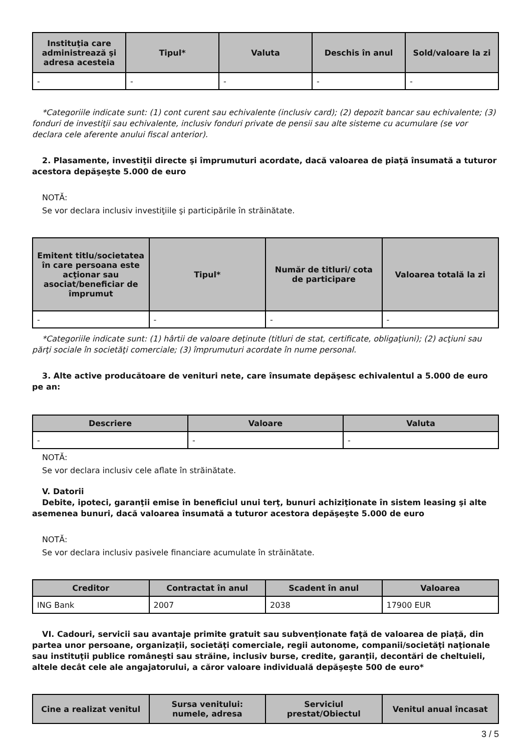| Instituţia care administrează şi adresa acesteia | Tipul* | Valuta | Deschis în anul | Sold/valoare la zi |
| --- | --- | --- | --- | --- |
| - | - | - | - | - |
*Categoriile indicate sunt: (1) cont curent sau echivalente (inclusiv card); (2) depozit bancar sau echivalente; (3) fonduri de investiţii sau echivalente, inclusiv fonduri private de pensii sau alte sisteme cu acumulare (se vor declara cele aferente anului fiscal anterior).
2. Plasamente, investiţii directe şi împrumuturi acordate, dacă valoarea de piaţă însumată a tuturor acestora depăşeşte 5.000 de euro
NOTĂ:
Se vor declara inclusiv investiţiile şi participările în străinătate.
| Emitent titlu/societatea în care persoana este acţionar sau asociat/beneficiar de împrumut | Tipul* | Număr de titluri/ cota de participare | Valoarea totală la zi |
| --- | --- | --- | --- |
| - | - | - | - |
*Categoriile indicate sunt: (1) hârtii de valoare deţinute (titluri de stat, certificate, obligaţiuni); (2) acţiuni sau părţi sociale în societăţi comerciale; (3) împrumuturi acordate în nume personal.
3. Alte active producătoare de venituri nete, care însumate depăşesc echivalentul a 5.000 de euro pe an:
| Descriere | Valoare | Valuta |
| --- | --- | --- |
| - | - | - |
NOTĂ:
Se vor declara inclusiv cele aflate în străinătate.
V. Datorii
Debite, ipoteci, garanţii emise în beneficiul unui terţ, bunuri achiziţionate în sistem leasing şi alte asemenea bunuri, dacă valoarea însumată a tuturor acestora depăşeşte 5.000 de euro
NOTĂ:
Se vor declara inclusiv pasivele financiare acumulate în străinătate.
| Creditor | Contractat în anul | Scadent în anul | Valoarea |
| --- | --- | --- | --- |
| ING Bank | 2007 | 2038 | 17900 EUR |
VI. Cadouri, servicii sau avantaje primite gratuit sau subvenţionate faţă de valoarea de piaţă, din partea unor persoane, organizaţii, societăţi comerciale, regii autonome, companii/societăţi naţionale sau instituţii publice româneşti sau străine, inclusiv burse, credite, garanţii, decontări de cheltuieli, altele decât cele ale angajatorului, a căror valoare individuală depăşeşte 500 de euro*
| Cine a realizat venitul | Sursa venitului: numele, adresa | Serviciul prestat/Obiectul | Venitul anual încasat |
| --- | --- | --- | --- |
3 / 5